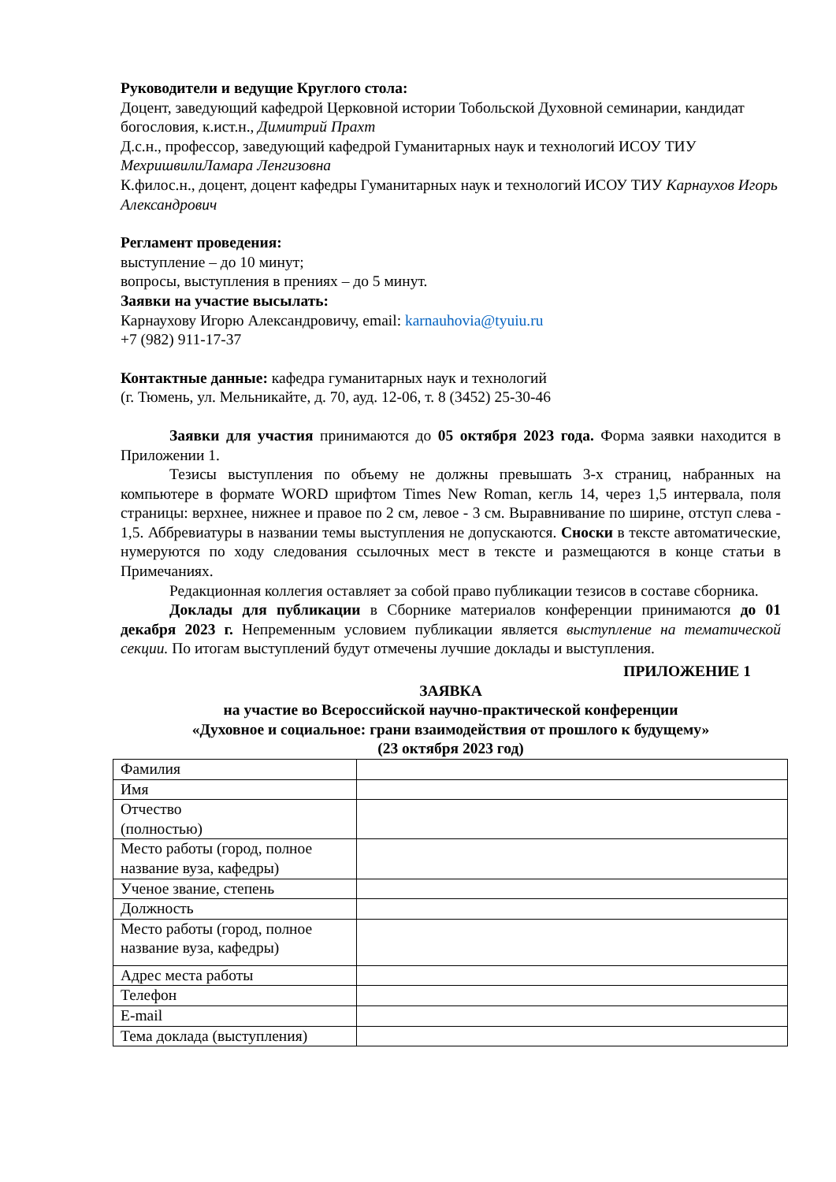Руководители и ведущие Круглого стола:
Доцент, заведующий кафедрой Церковной истории Тобольской Духовной семинарии, кандидат богословия, к.ист.н., Димитрий Прахт
Д.с.н., профессор, заведующий кафедрой Гуманитарных наук и технологий ИСОУ ТИУ МехришвилиЛамара Ленгизовна
К.филос.н., доцент, доцент кафедры Гуманитарных наук и технологий ИСОУ ТИУ Карнаухов Игорь Александрович
Регламент проведения:
выступление – до 10 минут;
вопросы, выступления в прениях – до 5 минут.
Заявки на участие высылать:
Карнаухову Игорю Александровичу, email: karnauhovia@tyuiu.ru
+7 (982) 911-17-37
Контактные данные: кафедра гуманитарных наук и технологий
(г. Тюмень, ул. Мельникайте, д. 70, ауд. 12-06, т. 8 (3452) 25-30-46
Заявки для участия принимаются до 05 октября 2023 года. Форма заявки находится в Приложении 1.
Тезисы выступления по объему не должны превышать 3-х страниц, набранных на компьютере в формате WORD шрифтом Times New Roman, кегль 14, через 1,5 интервала, поля страницы: верхнее, нижнее и правое по 2 см, левое - 3 см. Выравнивание по ширине, отступ слева - 1,5. Аббревиатуры в названии темы выступления не допускаются. Сноски в тексте автоматические, нумеруются по ходу следования ссылочных мест в тексте и размещаются в конце статьи в Примечаниях.
Редакционная коллегия оставляет за собой право публикации тезисов в составе сборника.
Доклады для публикации в Сборнике материалов конференции принимаются до 01 декабря 2023 г. Непременным условием публикации является выступление на тематической секции. По итогам выступлений будут отмечены лучшие доклады и выступления.
ПРИЛОЖЕНИЕ 1
ЗАЯВКА
на участие во Всероссийской научно-практической конференции
«Духовное и социальное: грани взаимодействия от прошлого к будущему»
(23 октября 2023 год)
| Фамилия | |
| Имя | |
| Отчество (полностью) | |
| Место работы (город, полное название вуза, кафедры) | |
| Ученое звание, степень | |
| Должность | |
| Место работы (город, полное название вуза, кафедры) | |
| Адрес места работы | |
| Телефон | |
| E-mail | |
| Тема доклада (выступления) | |